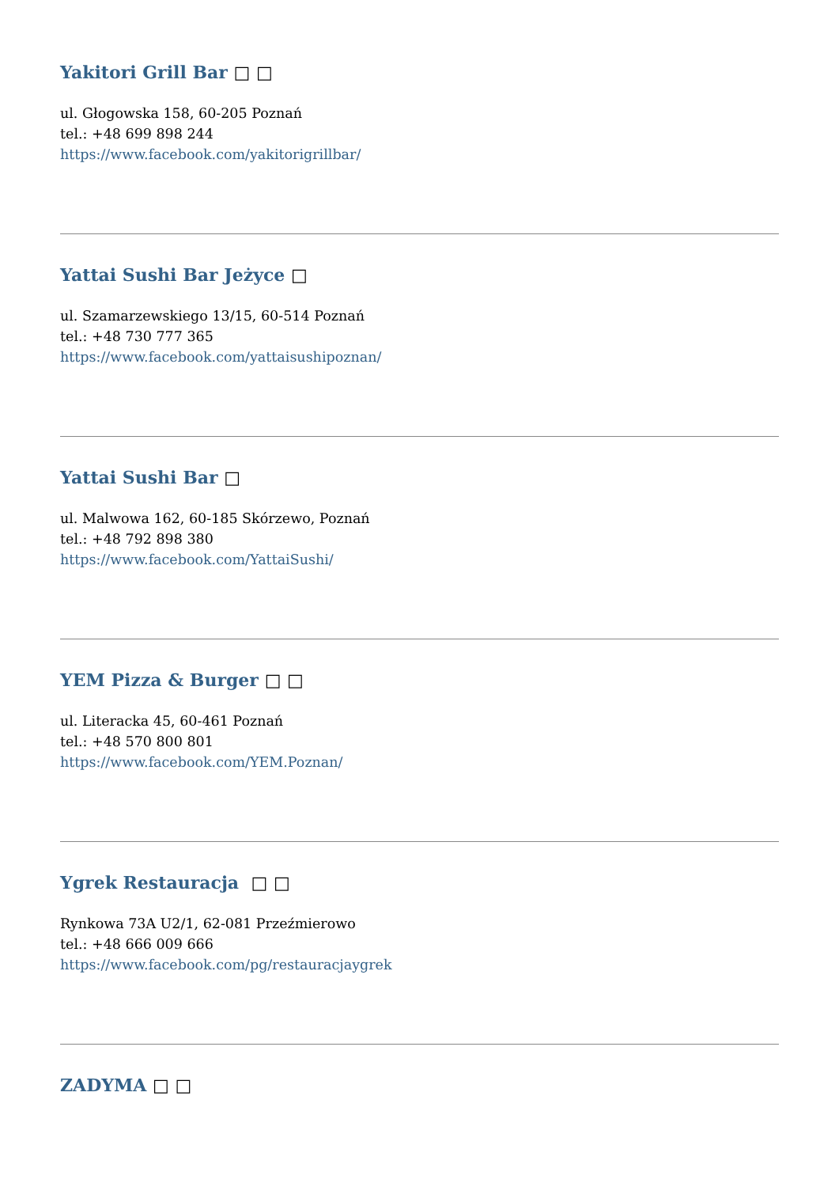Yakitori Grill Bar □ □
ul. Głogowska 158, 60-205 Poznań
tel.: +48 699 898 244
https://www.facebook.com/yakitorigrillbar/
Yattai Sushi Bar Jeżyce □
ul. Szamarzewskiego 13/15, 60-514 Poznań
tel.: +48 730 777 365
https://www.facebook.com/yattaisushipoznan/
Yattai Sushi Bar □
ul. Malwowa 162, 60-185 Skórzewo, Poznań
tel.: +48 792 898 380
https://www.facebook.com/YattaiSushi/
YEM Pizza & Burger □ □
ul. Literacka 45, 60-461 Poznań
tel.: +48 570 800 801
https://www.facebook.com/YEM.Poznan/
Ygrek Restauracja □ □
Rynkowa 73A U2/1, 62-081 Przeźmierowo
tel.: +48 666 009 666
https://www.facebook.com/pg/restauracjaygrek
ZADYMA □ □